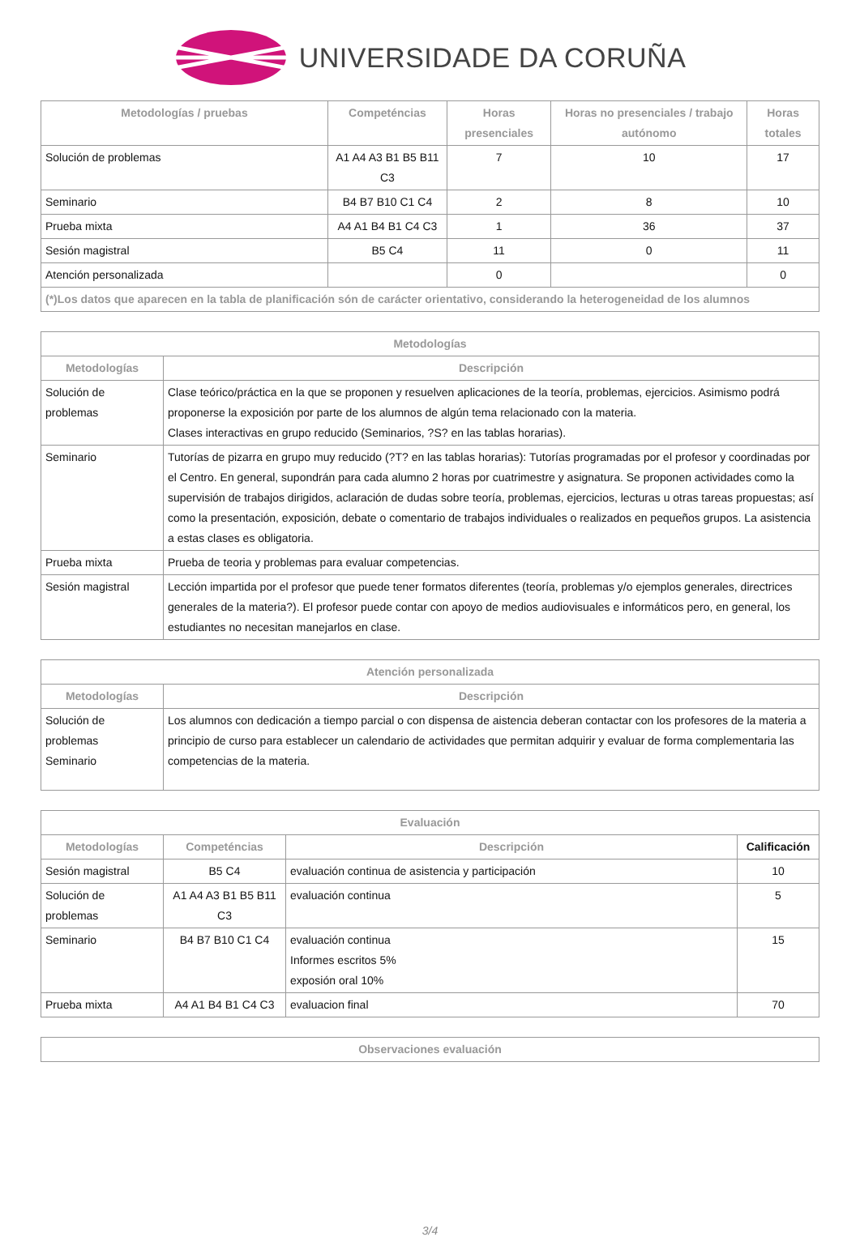UNIVERSIDADE DA CORUÑA
| Metodologías / pruebas | Competéncias | Horas presenciales | Horas no presenciales / trabajo autónomo | Horas totales |
| --- | --- | --- | --- | --- |
| Solución de problemas | A1 A4 A3 B1 B5 B11 C3 | 7 | 10 | 17 |
| Seminario | B4 B7 B10 C1 C4 | 2 | 8 | 10 |
| Prueba mixta | A4 A1 B4 B1 C4 C3 | 1 | 36 | 37 |
| Sesión magistral | B5 C4 | 11 | 0 | 11 |
| Atención personalizada | | 0 | | 0 |
| (*)Los datos que aparecen en la tabla de planificación són de carácter orientativo, considerando la heterogeneidad de los alumnos | | | | |
| Metodologías | |
| --- | --- |
| Metodologías | Descripción |
| Solución de problemas | Clase teórico/práctica en la que se proponen y resuelven aplicaciones de la teoría, problemas, ejercicios. Asimismo podrá proponerse la exposición por parte de los alumnos de algún tema relacionado con la materia. Clases interactivas en grupo reducido (Seminarios, ?S? en las tablas horarias). |
| Seminario | Tutorías de pizarra en grupo muy reducido (?T? en las tablas horarias): Tutorías programadas por el profesor y coordinadas por el Centro. En general, supondrán para cada alumno 2 horas por cuatrimestre y asignatura. Se proponen actividades como la supervisión de trabajos dirigidos, aclaración de dudas sobre teoría, problemas, ejercicios, lecturas u otras tareas propuestas; así como la presentación, exposición, debate o comentario de trabajos individuales o realizados en pequeños grupos. La asistencia a estas clases es obligatoria. |
| Prueba mixta | Prueba de teoria y problemas para evaluar competencias. |
| Sesión magistral | Lección impartida por el profesor que puede tener formatos diferentes (teoría, problemas y/o ejemplos generales, directrices generales de la materia?). El profesor puede contar con apoyo de medios audiovisuales e informáticos pero, en general, los estudiantes no necesitan manejarlos en clase. |
| Atención personalizada | |
| --- | --- |
| Metodologías | Descripción |
| Solución de problemas Seminario | Los alumnos con dedicación a tiempo parcial o con dispensa de aistencia deberan contactar con los profesores de la materia a principio de curso para establecer un calendario de actividades que permitan adquirir y evaluar de forma complementaria las competencias de la materia. |
| Evaluación | | | |
| --- | --- | --- | --- |
| Metodologías | Competéncias | Descripción | Calificación |
| Sesión magistral | B5 C4 | evaluación continua de asistencia y participación | 10 |
| Solución de problemas | A1 A4 A3 B1 B5 B11 C3 | evaluación continua | 5 |
| Seminario | B4 B7 B10 C1 C4 | evaluación continua Informes escritos 5% exposión oral 10% | 15 |
| Prueba mixta | A4 A1 B4 B1 C4 C3 | evaluacion final | 70 |
| Observaciones evaluación |
| --- |
3/4